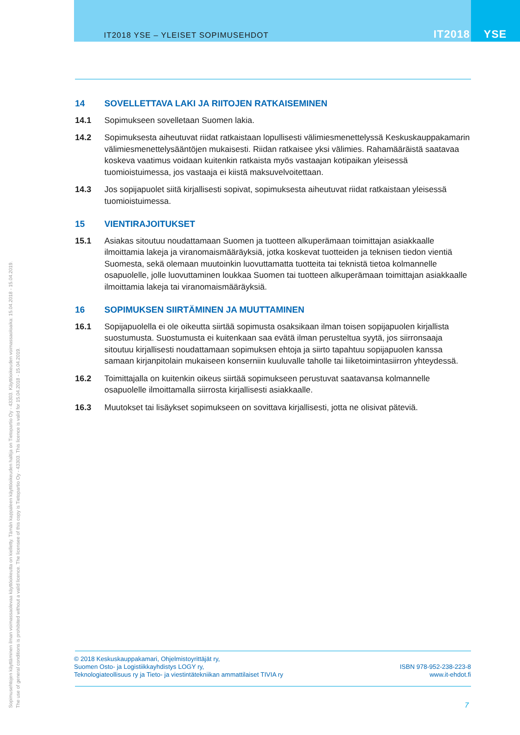IT2018 YSE – YLEISET SOPIMUSEHDOT IT2018 YSE
14 SOVELLETTAVA LAKI JA RIITOJEN RATKAISEMINEN
14.1 Sopimukseen sovelletaan Suomen lakia.
14.2 Sopimuksesta aiheutuvat riidat ratkaistaan lopullisesti välimiesmenettelyssä Keskuskauppakamarin välimiesmenettelysääntöjen mukaisesti. Riidan ratkaisee yksi välimies. Rahamääräistä saatavaa koskeva vaatimus voidaan kuitenkin ratkaista myös vastaajan kotipaikan yleisessä tuomioistuimessa, jos vastaaja ei kiistä maksuvelvoitettaan.
14.3 Jos sopijapuolet siitä kirjallisesti sopivat, sopimuksesta aiheutuvat riidat ratkaistaan yleisessä tuomioistuimessa.
15 VIENTIRAJOITUKSET
15.1 Asiakas sitoutuu noudattamaan Suomen ja tuotteen alkuperämaan toimittajan asiakkaalle ilmoittamia lakeja ja viranomaismääräyksiä, jotka koskevat tuotteiden ja teknisen tiedon vientiä Suomesta, sekä olemaan muutoinkin luovuttamatta tuotteita tai teknistä tietoa kolmannelle osapuolelle, jolle luovuttaminen loukkaa Suomen tai tuotteen alkuperämaan toimittajan asiakkaalle ilmoittamia lakeja tai viranomaismääräyksiä.
16 SOPIMUKSEN SIIRTÄMINEN JA MUUTTAMINEN
16.1 Sopijapuolella ei ole oikeutta siirtää sopimusta osaksikaan ilman toisen sopijapuolen kirjallista suostumusta. Suostumusta ei kuitenkaan saa evätä ilman perusteltua syytä, jos siirronsaaja sitoutuu kirjallisesti noudattamaan sopimuksen ehtoja ja siirto tapahtuu sopijapuolen kanssa samaan kirjanpitolain mukaiseen konserniin kuuluvalle taholle tai liiketoimintasiirron yhteydessä.
16.2 Toimittajalla on kuitenkin oikeus siirtää sopimukseen perustuvat saatavansa kolmannelle osapuolelle ilmoittamalla siirrosta kirjallisesti asiakkaalle.
16.3 Muutokset tai lisäykset sopimukseen on sovittava kirjallisesti, jotta ne olisivat päteviä.
© 2018 Keskuskauppakamari, Ohjelmistoyrittäjät ry,
Suomen Osto- ja Logistiikkayhdistys LOGY ry,
Teknologiateollisuus ry ja Tieto- ja viestintätekniikan ammattilaiset TIVIA ry
ISBN 978-952-238-223-8
www.it-ehdot.fi
7
Sopimusehtojen käyttäminen ilman voimassaolevaa käyttöoikeutta on kielletty. Tämän kappaleen käyttöoikeuden haltija on Tietopartio Oy - 43303. Käyttöoikeuden voimassaoloaika: 15.04.2018 - 15.04.2019.
The use of general conditions is prohibited without a valid licence. The licensee of this copy is Tietopartio Oy - 43303. This licence is valid for 15.04.2018 - 15.04.2019.